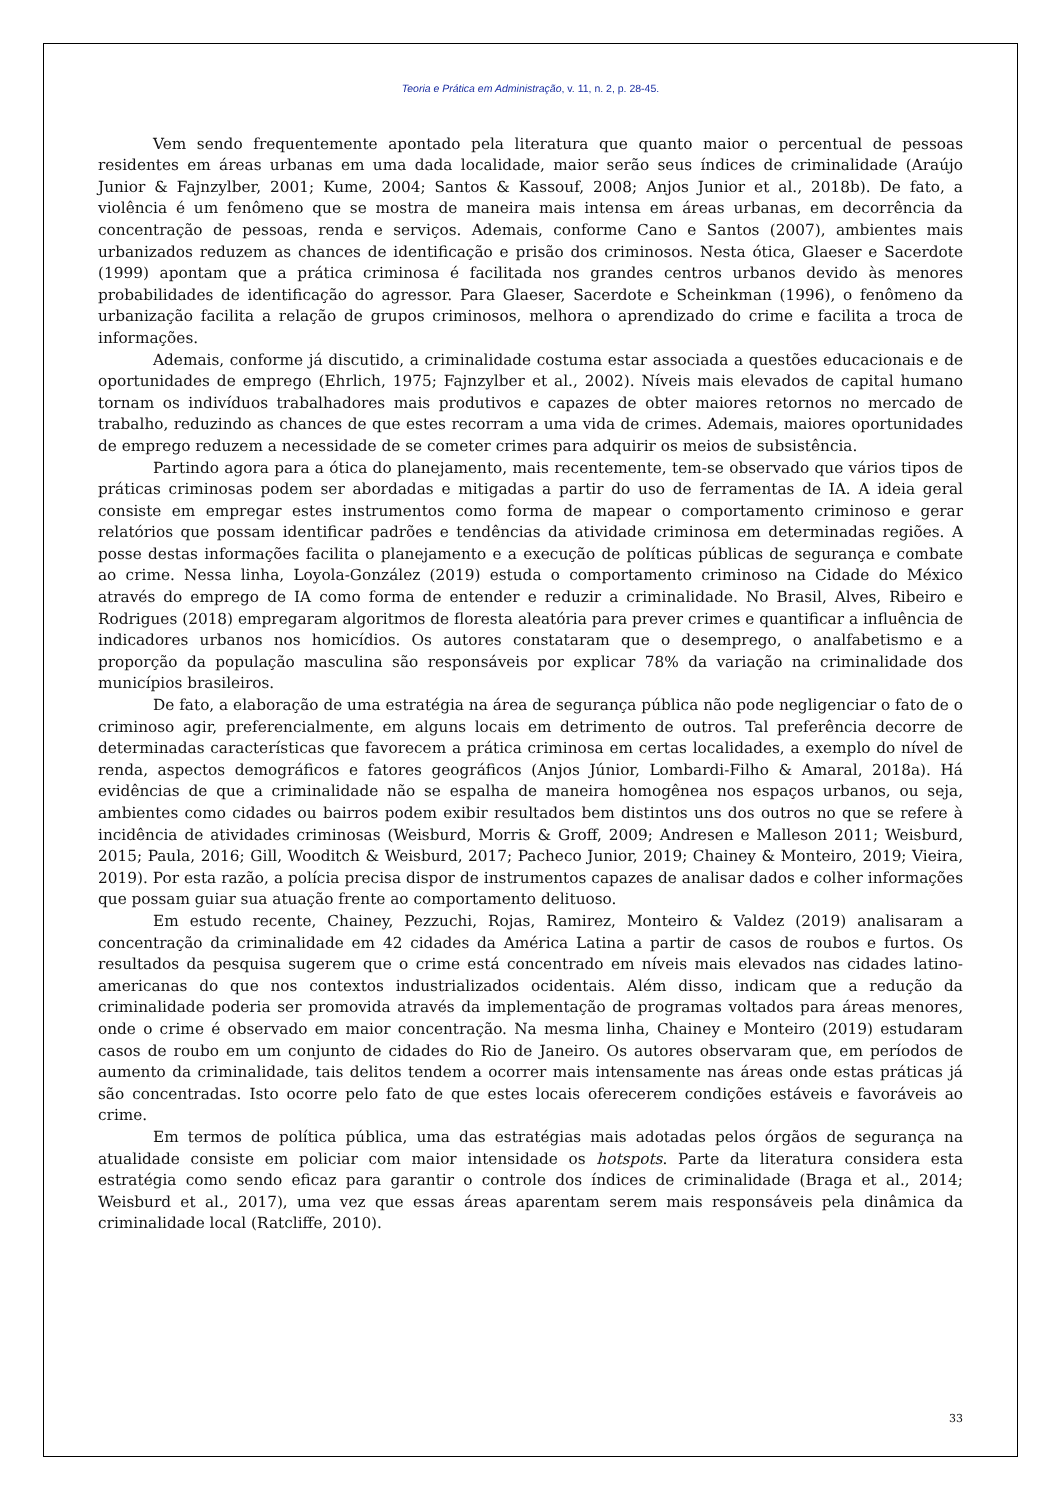Teoria e Prática em Administração, v. 11, n. 2, p. 28-45.
Vem sendo frequentemente apontado pela literatura que quanto maior o percentual de pessoas residentes em áreas urbanas em uma dada localidade, maior serão seus índices de criminalidade (Araújo Junior & Fajnzylber, 2001; Kume, 2004; Santos & Kassouf, 2008; Anjos Junior et al., 2018b). De fato, a violência é um fenômeno que se mostra de maneira mais intensa em áreas urbanas, em decorrência da concentração de pessoas, renda e serviços. Ademais, conforme Cano e Santos (2007), ambientes mais urbanizados reduzem as chances de identificação e prisão dos criminosos. Nesta ótica, Glaeser e Sacerdote (1999) apontam que a prática criminosa é facilitada nos grandes centros urbanos devido às menores probabilidades de identificação do agressor. Para Glaeser, Sacerdote e Scheinkman (1996), o fenômeno da urbanização facilita a relação de grupos criminosos, melhora o aprendizado do crime e facilita a troca de informações.
Ademais, conforme já discutido, a criminalidade costuma estar associada a questões educacionais e de oportunidades de emprego (Ehrlich, 1975; Fajnzylber et al., 2002). Níveis mais elevados de capital humano tornam os indivíduos trabalhadores mais produtivos e capazes de obter maiores retornos no mercado de trabalho, reduzindo as chances de que estes recorram a uma vida de crimes. Ademais, maiores oportunidades de emprego reduzem a necessidade de se cometer crimes para adquirir os meios de subsistência.
Partindo agora para a ótica do planejamento, mais recentemente, tem-se observado que vários tipos de práticas criminosas podem ser abordadas e mitigadas a partir do uso de ferramentas de IA. A ideia geral consiste em empregar estes instrumentos como forma de mapear o comportamento criminoso e gerar relatórios que possam identificar padrões e tendências da atividade criminosa em determinadas regiões. A posse destas informações facilita o planejamento e a execução de políticas públicas de segurança e combate ao crime. Nessa linha, Loyola-González (2019) estuda o comportamento criminoso na Cidade do México através do emprego de IA como forma de entender e reduzir a criminalidade. No Brasil, Alves, Ribeiro e Rodrigues (2018) empregaram algoritmos de floresta aleatória para prever crimes e quantificar a influência de indicadores urbanos nos homicídios. Os autores constataram que o desemprego, o analfabetismo e a proporção da população masculina são responsáveis por explicar 78% da variação na criminalidade dos municípios brasileiros.
De fato, a elaboração de uma estratégia na área de segurança pública não pode negligenciar o fato de o criminoso agir, preferencialmente, em alguns locais em detrimento de outros. Tal preferência decorre de determinadas características que favorecem a prática criminosa em certas localidades, a exemplo do nível de renda, aspectos demográficos e fatores geográficos (Anjos Júnior, Lombardi-Filho & Amaral, 2018a). Há evidências de que a criminalidade não se espalha de maneira homogênea nos espaços urbanos, ou seja, ambientes como cidades ou bairros podem exibir resultados bem distintos uns dos outros no que se refere à incidência de atividades criminosas (Weisburd, Morris & Groff, 2009; Andresen e Malleson 2011; Weisburd, 2015; Paula, 2016; Gill, Wooditch & Weisburd, 2017; Pacheco Junior, 2019; Chainey & Monteiro, 2019; Vieira, 2019). Por esta razão, a polícia precisa dispor de instrumentos capazes de analisar dados e colher informações que possam guiar sua atuação frente ao comportamento delituoso.
Em estudo recente, Chainey, Pezzuchi, Rojas, Ramirez, Monteiro & Valdez (2019) analisaram a concentração da criminalidade em 42 cidades da América Latina a partir de casos de roubos e furtos. Os resultados da pesquisa sugerem que o crime está concentrado em níveis mais elevados nas cidades latino-americanas do que nos contextos industrializados ocidentais. Além disso, indicam que a redução da criminalidade poderia ser promovida através da implementação de programas voltados para áreas menores, onde o crime é observado em maior concentração. Na mesma linha, Chainey e Monteiro (2019) estudaram casos de roubo em um conjunto de cidades do Rio de Janeiro. Os autores observaram que, em períodos de aumento da criminalidade, tais delitos tendem a ocorrer mais intensamente nas áreas onde estas práticas já são concentradas. Isto ocorre pelo fato de que estes locais oferecerem condições estáveis e favoráveis ao crime.
Em termos de política pública, uma das estratégias mais adotadas pelos órgãos de segurança na atualidade consiste em policiar com maior intensidade os hotspots. Parte da literatura considera esta estratégia como sendo eficaz para garantir o controle dos índices de criminalidade (Braga et al., 2014; Weisburd et al., 2017), uma vez que essas áreas aparentam serem mais responsáveis pela dinâmica da criminalidade local (Ratcliffe, 2010).
33